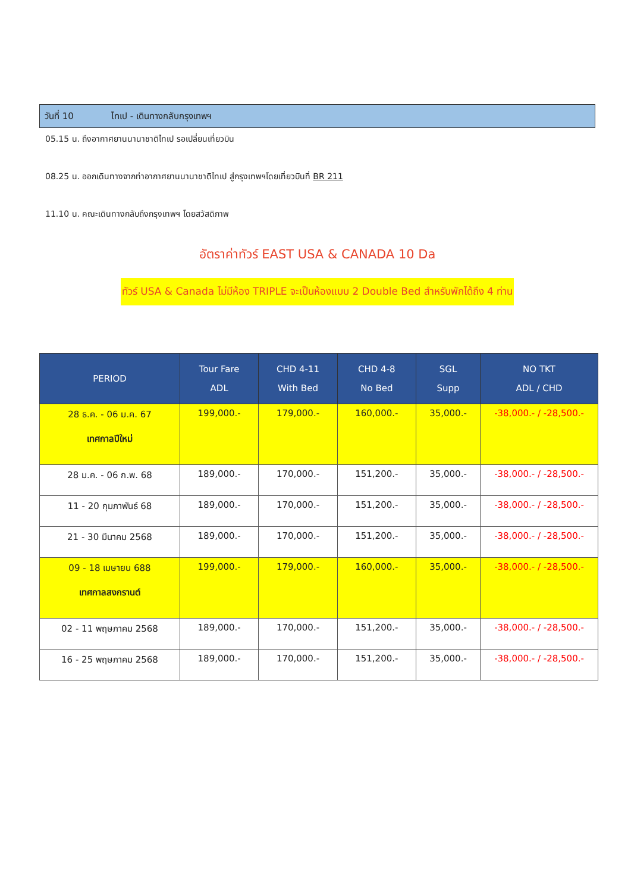วันที่ 10 ไทเป - เดินทางกลับกรุงเทพฯ
05.15 น. ถึงอากาศยานนานาชาติไทเป รอเปลี่ยนเที่ยวบิน
08.25 น. ออกเดินทางจากท่าอากาศยานนานาชาติไทเป สู่กรุงเทพฯโดยเที่ยวบินที่ BR 211
11.10 น. คณะเดินทางกลับถึงกรุงเทพฯ โดยสวัสดิภาพ
อัตราค่าทัวร์ EAST USA & CANADA 10 Da
ทัวร์ USA & Canada ไม่มีห้อง TRIPLE จะเป็นห้องแบบ 2 Double Bed สำหรับพักได้ถึง 4 ท่าน
| PERIOD | Tour Fare ADL | CHD 4-11 With Bed | CHD 4-8 No Bed | SGL Supp | NO TKT ADL / CHD |
| --- | --- | --- | --- | --- | --- |
| 28 ธ.ค. - 06 ม.ค. 67 เทศกาลปีใหม่ | 199,000.- | 179,000.- | 160,000.- | 35,000.- | -38,000.- / -28,500.- |
| 28 ม.ค. - 06 ก.พ. 68 | 189,000.- | 170,000.- | 151,200.- | 35,000.- | -38,000.- / -28,500.- |
| 11 - 20 กุมภาพันธ์ 68 | 189,000.- | 170,000.- | 151,200.- | 35,000.- | -38,000.- / -28,500.- |
| 21 - 30 มีนาคม 2568 | 189,000.- | 170,000.- | 151,200.- | 35,000.- | -38,000.- / -28,500.- |
| 09 - 18 เมษายน 688 เทศกาลสงกรานต์ | 199,000.- | 179,000.- | 160,000.- | 35,000.- | -38,000.- / -28,500.- |
| 02 - 11 พฤษภาคม 2568 | 189,000.- | 170,000.- | 151,200.- | 35,000.- | -38,000.- / -28,500.- |
| 16 - 25 พฤษภาคม 2568 | 189,000.- | 170,000.- | 151,200.- | 35,000.- | -38,000.- / -28,500.- |